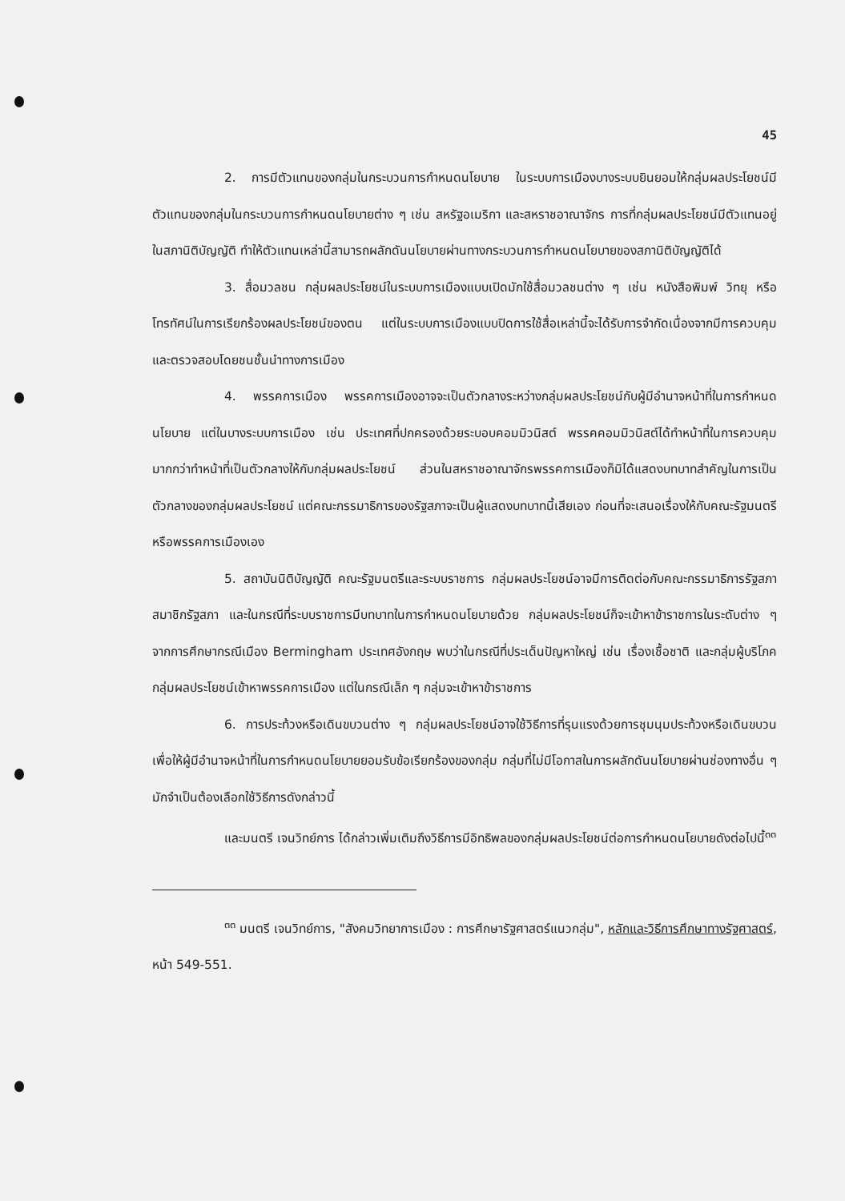45
2. การมีตัวแทนของกลุ่มในกระบวนการกำหนดนโยบาย ในระบบการเมืองบางระบบยินยอมให้กลุ่มผลประโยชน์มีตัวแทนของกลุ่มในกระบวนการกำหนดนโยบายต่าง ๆ เช่น สหรัฐอเมริกา และสหราชอาณาจักร การที่กลุ่มผลประโยชน์มีตัวแทนอยู่ในสภานิติบัญญัติ ทำให้ตัวแทนเหล่านี้สามารถผลักดันนโยบายผ่านทางกระบวนการกำหนดนโยบายของสภานิติบัญญัติได้
3. สื่อมวลชน กลุ่มผลประโยชน์ในระบบการเมืองแบบเปิดมักใช้สื่อมวลชนต่าง ๆ เช่น หนังสือพิมพ์ วิทยุ หรือโทรทัศน์ในการเรียกร้องผลประโยชน์ของตน แต่ในระบบการเมืองแบบปิดการใช้สื่อเหล่านี้จะได้รับการจำกัดเนื่องจากมีการควบคุมและตรวจสอบโดยชนชั้นนำทางการเมือง
4. พรรคการเมือง พรรคการเมืองอาจจะเป็นตัวกลางระหว่างกลุ่มผลประโยชน์กับผู้มีอำนาจหน้าที่ในการกำหนดนโยบาย แต่ในบางระบบการเมือง เช่น ประเทศที่ปกครองด้วยระบอบคอมมิวนิสต์ พรรคคอมมิวนิสต์ได้ทำหน้าที่ในการควบคุมมากกว่าทำหน้าที่เป็นตัวกลางให้กับกลุ่มผลประโยชน์ ส่วนในสหราชอาณาจักรพรรคการเมืองก็มิได้แสดงบทบาทสำคัญในการเป็นตัวกลางของกลุ่มผลประโยชน์ แต่คณะกรรมาธิการของรัฐสภาจะเป็นผู้แสดงบทบาทนี้เสียเอง ก่อนที่จะเสนอเรื่องให้กับคณะรัฐมนตรีหรือพรรคการเมืองเอง
5. สถาบันนิติบัญญัติ คณะรัฐมนตรีและระบบราชการ กลุ่มผลประโยชน์อาจมีการติดต่อกับคณะกรรมาธิการรัฐสภา สมาชิกรัฐสภา และในกรณีที่ระบบราชการมีบทบาทในการกำหนดนโยบายด้วย กลุ่มผลประโยชน์ก็จะเข้าหาข้าราชการในระดับต่าง ๆ จากการศึกษากรณีเมือง Bermingham ประเทศอังกฤษ พบว่าในกรณีที่ประเด็นปัญหาใหญ่ เช่น เรื่องเชื้อชาติ และกลุ่มผู้บริโภค กลุ่มผลประโยชน์เข้าหาพรรคการเมือง แต่ในกรณีเล็ก ๆ กลุ่มจะเข้าหาข้าราชการ
6. การประท้วงหรือเดินขบวนต่าง ๆ กลุ่มผลประโยชน์อาจใช้วิธีการที่รุนแรงด้วยการชุมนุมประท้วงหรือเดินขบวนเพื่อให้ผู้มีอำนาจหน้าที่ในการกำหนดนโยบายยอมรับข้อเรียกร้องของกลุ่ม กลุ่มที่ไม่มีโอกาสในการผลักดันนโยบายผ่านช่องทางอื่น ๆ มักจำเป็นต้องเลือกใช้วิธีการดังกล่าวนี้
และมนตรี เจนวิทย์การ ได้กล่าวเพิ่มเติมถึงวิธีการมีอิทธิพลของกลุ่มผลประโยชน์ต่อการกำหนดนโยบายดังต่อไปนี้<sup>๓๓</sup>
<sup>๓๓</sup> มนตรี เจนวิทย์การ, "สังคมวิทยาการเมือง : การศึกษารัฐศาสตร์แนวกลุ่ม", หลักและวิธีการศึกษาทางรัฐศาสตร์, หน้า 549-551.